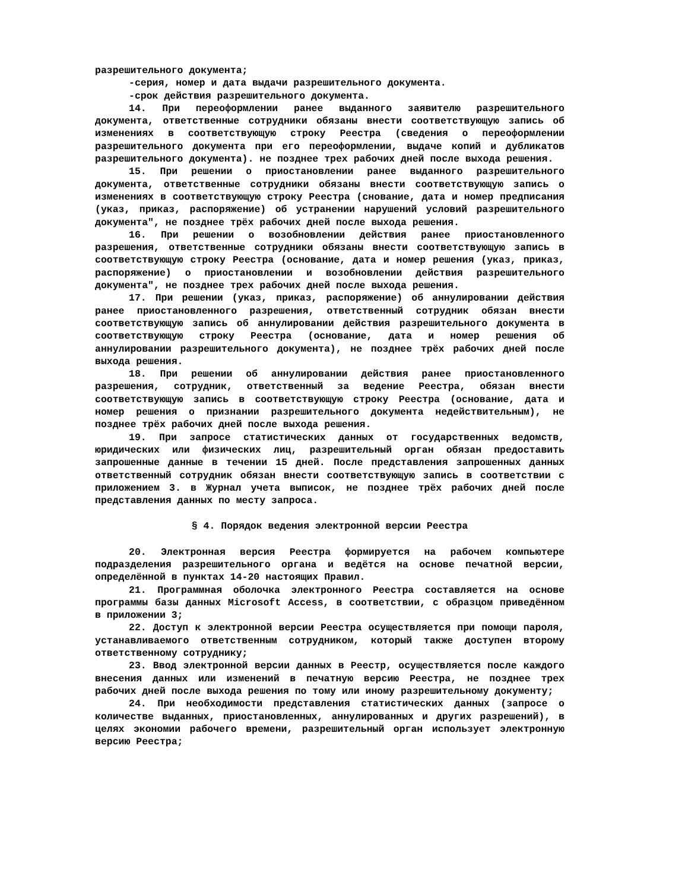разрешительного документа;
-серия, номер и дата выдачи разрешительного документа.
-срок действия разрешительного документа.
14. При переоформлении ранее выданного заявителю разрешительного документа, ответственные сотрудники обязаны внести соответствующую запись об изменениях в соответствующую строку Реестра (сведения о переоформлении разрешительного документа при его переоформлении, выдаче копий и дубликатов разрешительного документа). не позднее трех рабочих дней после выхода решения.
15. При решении о приостановлении ранее выданного разрешительного документа, ответственные сотрудники обязаны внести соответствующую запись о изменениях в соответствующую строку Реестра (снование, дата и номер предписания (указ, приказ, распоряжение) об устранении нарушений условий разрешительного документа", не позднее трёх рабочих дней после выхода решения.
16. При решении о возобновлении действия ранее приостановленного разрешения, ответственные сотрудники обязаны внести соответствующую запись в соответствующую строку Реестра (основание, дата и номер решения (указ, приказ, распоряжение) о приостановлении и возобновлении действия разрешительного документа", не позднее трех рабочих дней после выхода решения.
17. При решении (указ, приказ, распоряжение) об аннулировании действия ранее приостановленного разрешения, ответственный сотрудник обязан внести соответствующую запись об аннулировании действия разрешительного документа в соответствующую строку Реестра (основание, дата и номер решения об аннулировании разрешительного документа), не позднее трёх рабочих дней после выхода решения.
18. При решении об аннулировании действия ранее приостановленного разрешения, сотрудник, ответственный за ведение Реестра, обязан внести соответствующую запись в соответствующую строку Реестра (основание, дата и номер решения о признании разрешительного документа недействительным), не позднее трёх рабочих дней после выхода решения.
19. При запросе статистических данных от государственных ведомств, юридических или физических лиц, разрешительный орган обязан предоставить запрошенные данные в течении 15 дней. После представления запрошенных данных ответственный сотрудник обязан внести соответствующую запись в соответствии с приложением 3. в Журнал учета выписок, не позднее трёх рабочих дней после представления данных по месту запроса.
§ 4. Порядок ведения электронной версии Реестра
20. Электронная версия Реестра формируется на рабочем компьютере подразделения разрешительного органа и ведётся на основе печатной версии, определённой в пунктах 14-20 настоящих Правил.
21. Программная оболочка электронного Реестра составляется на основе программы базы данных Microsoft Access, в соответствии, с образцом приведённом в приложении 3;
22. Доступ к электронной версии Реестра осуществляется при помощи пароля, устанавливаемого ответственным сотрудником, который также доступен второму ответственному сотруднику;
23. Ввод электронной версии данных в Реестр, осуществляется после каждого внесения данных или изменений в печатную версию Реестра, не позднее трех рабочих дней после выхода решения по тому или иному разрешительному документу;
24. При необходимости представления статистических данных (запросе о количестве выданных, приостановленных, аннулированных и других разрешений), в целях экономии рабочего времени, разрешительный орган использует электронную версию Реестра;